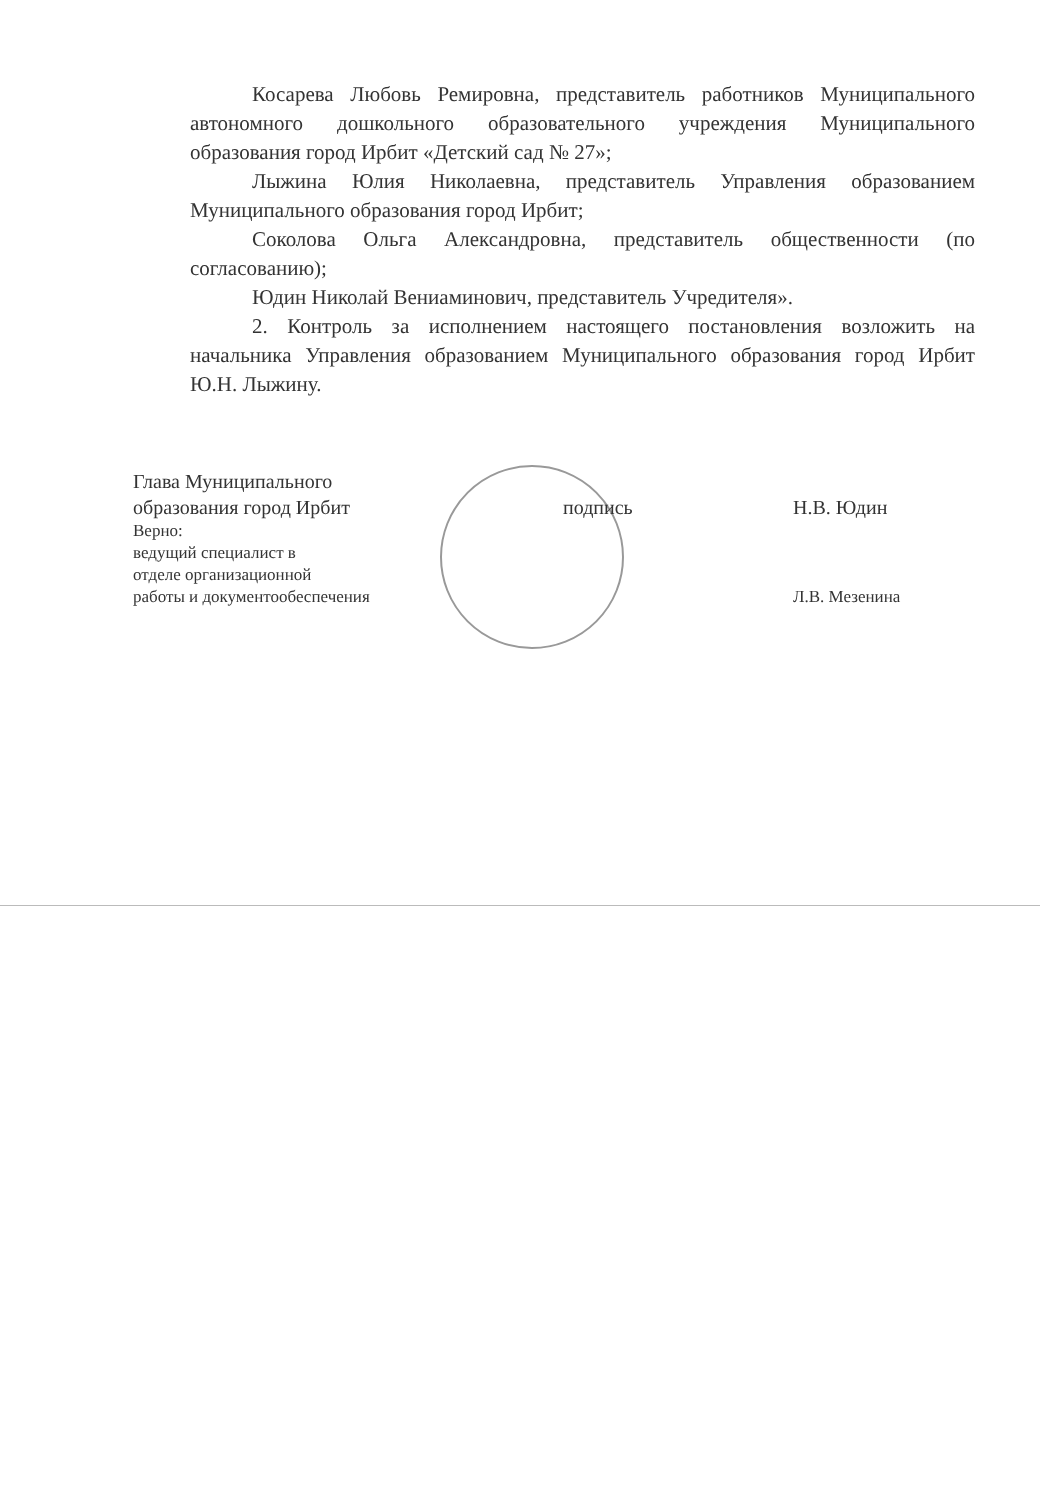Косарева Любовь Ремировна, представитель работников Муниципального автономного дошкольного образовательного учреждения Муниципального образования город Ирбит «Детский сад № 27»;
Лыжина Юлия Николаевна, представитель Управления образованием Муниципального образования город Ирбит;
Соколова Ольга Александровна, представитель общественности (по согласованию);
Юдин Николай Вениаминович, представитель Учредителя».
2. Контроль за исполнением настоящего постановления возложить на начальника Управления образованием Муниципального образования город Ирбит Ю.Н. Лыжину.
Глава Муниципального
образования город Ирбит
подпись
Н.В. Юдин
Верно:
ведущий специалист в
отделе организационной
работы и документообеспечения
Л.В. Мезенина